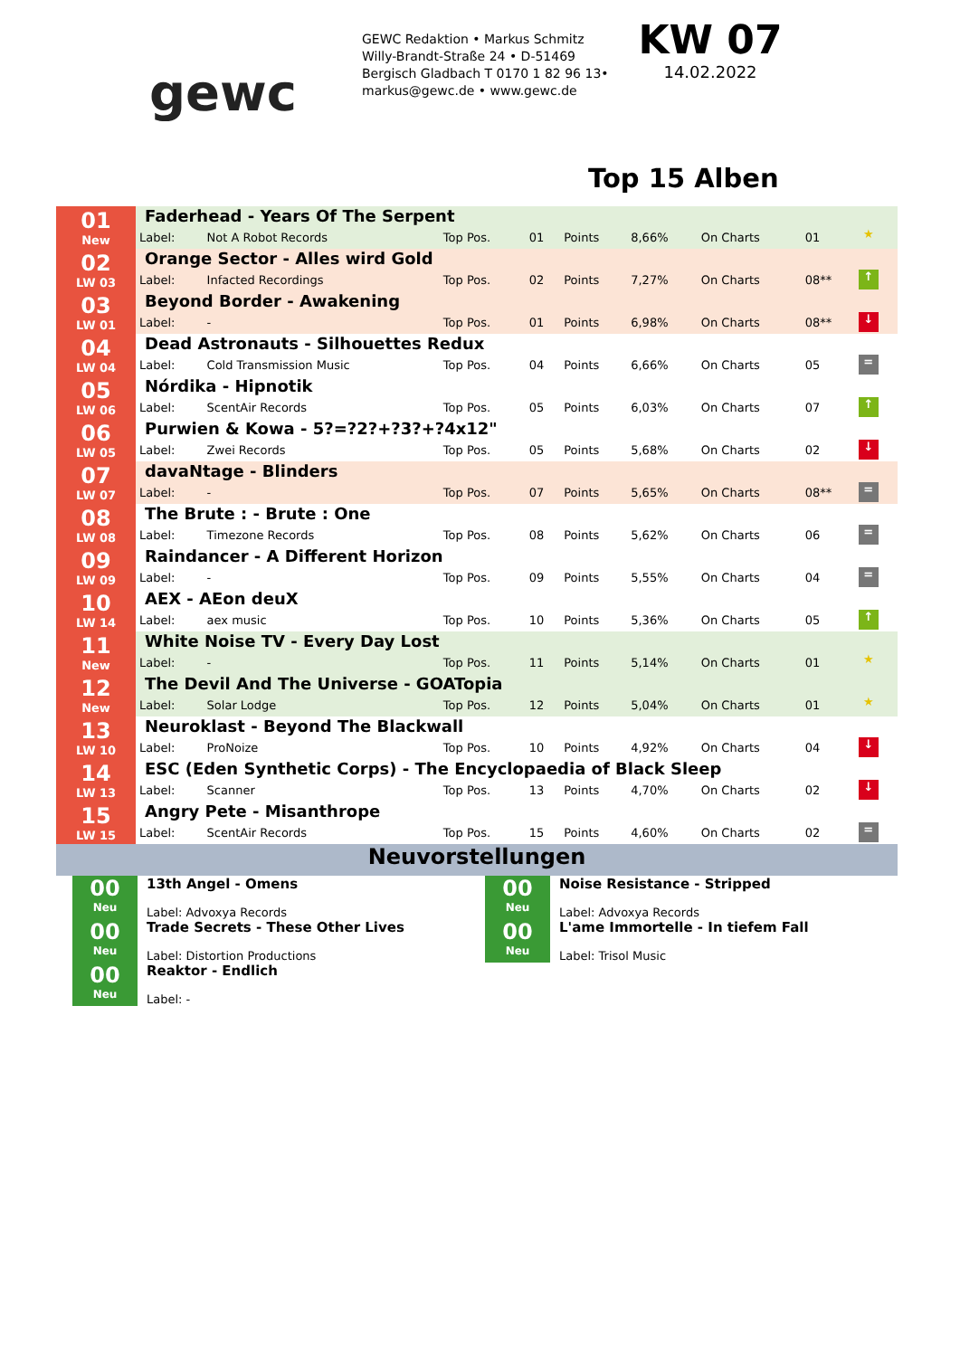gewc
GEWC Redaktion • Markus Schmitz
Willy-Brandt-Straße 24 • D-51469
Bergisch Gladbach T 0170 1 82 96 13•
markus@gewc.de • www.gewc.de
KW 07
14.02.2022
Top 15 Alben
| 01 New | Faderhead - Years Of The Serpent | | | | | | | | |
| | Label: | Not A Robot Records | Top Pos. | 01 | Points | 8,66% | On Charts | 01 | ★ |
| 02 LW 03 | Orange Sector - Alles wird Gold | | | | | | | | |
| | Label: | Infacted Recordings | Top Pos. | 02 | Points | 7,27% | On Charts | 08** | ↑ |
| 03 LW 01 | Beyond Border - Awakening | | | | | | | | |
| | Label: | - | Top Pos. | 01 | Points | 6,98% | On Charts | 08** | ↓ |
| 04 LW 04 | Dead Astronauts - Silhouettes Redux | | | | | | | | |
| | Label: | Cold Transmission Music | Top Pos. | 04 | Points | 6,66% | On Charts | 05 | = |
| 05 LW 06 | Nórdika - Hipnotik | | | | | | | | |
| | Label: | ScentAir Records | Top Pos. | 05 | Points | 6,03% | On Charts | 07 | ↑ |
| 06 LW 05 | Purwien & Kowa - 5?=?2?+?3?+?4x12" | | | | | | | | |
| | Label: | Zwei Records | Top Pos. | 05 | Points | 5,68% | On Charts | 02 | ↓ |
| 07 LW 07 | davaNtage - Blinders | | | | | | | | |
| | Label: | - | Top Pos. | 07 | Points | 5,65% | On Charts | 08** | = |
| 08 LW 08 | The Brute : - Brute : One | | | | | | | | |
| | Label: | Timezone Records | Top Pos. | 08 | Points | 5,62% | On Charts | 06 | = |
| 09 LW 09 | Raindancer - A Different Horizon | | | | | | | | |
| | Label: | - | Top Pos. | 09 | Points | 5,55% | On Charts | 04 | = |
| 10 LW 14 | AEX - AEon deuX | | | | | | | | |
| | Label: | aex music | Top Pos. | 10 | Points | 5,36% | On Charts | 05 | ↑ |
| 11 New | White Noise TV - Every Day Lost | | | | | | | | |
| | Label: | - | Top Pos. | 11 | Points | 5,14% | On Charts | 01 | ★ |
| 12 New | The Devil And The Universe - GOATopia | | | | | | | | |
| | Label: | Solar Lodge | Top Pos. | 12 | Points | 5,04% | On Charts | 01 | ★ |
| 13 LW 10 | Neuroklast - Beyond The Blackwall | | | | | | | | |
| | Label: | ProNoize | Top Pos. | 10 | Points | 4,92% | On Charts | 04 | ↓ |
| 14 LW 13 | ESC (Eden Synthetic Corps) - The Encyclopaedia of Black Sleep | | | | | | | | |
| | Label: | Scanner | Top Pos. | 13 | Points | 4,70% | On Charts | 02 | ↓ |
| 15 LW 15 | Angry Pete - Misanthrope | | | | | | | | |
| | Label: | ScentAir Records | Top Pos. | 15 | Points | 4,60% | On Charts | 02 | = |
Neuvorstellungen
00
Neu
13th Angel - Omens
Label: Advoxya Records
00
Neu
Trade Secrets - These Other Lives
Label: Distortion Productions
00
Neu
Reaktor - Endlich
Label: -
00
Neu
Noise Resistance - Stripped
Label: Advoxya Records
00
Neu
L'ame Immortelle - In tiefem Fall
Label: Trisol Music